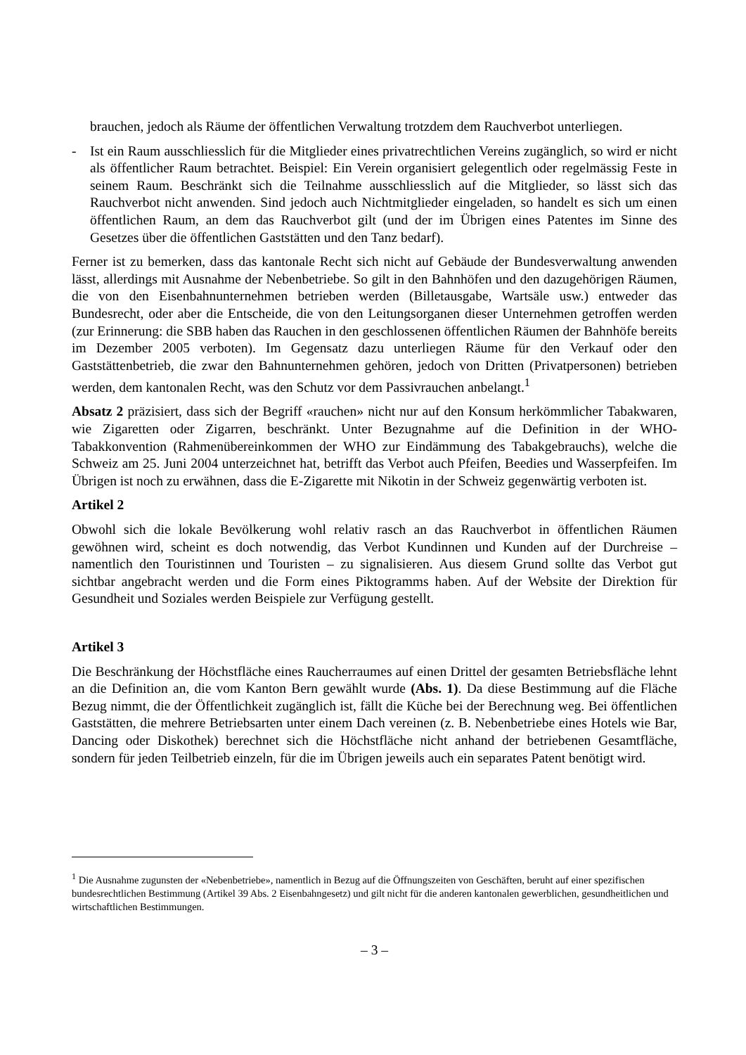brauchen, jedoch als Räume der öffentlichen Verwaltung trotzdem dem Rauchverbot unterliegen.
- Ist ein Raum ausschliesslich für die Mitglieder eines privatrechtlichen Vereins zugänglich, so wird er nicht als öffentlicher Raum betrachtet. Beispiel: Ein Verein organisiert gelegentlich oder regelmässig Feste in seinem Raum. Beschränkt sich die Teilnahme ausschliesslich auf die Mitglieder, so lässt sich das Rauchverbot nicht anwenden. Sind jedoch auch Nichtmitglieder eingeladen, so handelt es sich um einen öffentlichen Raum, an dem das Rauchverbot gilt (und der im Übrigen eines Patentes im Sinne des Gesetzes über die öffentlichen Gaststätten und den Tanz bedarf).
Ferner ist zu bemerken, dass das kantonale Recht sich nicht auf Gebäude der Bundesverwaltung anwenden lässt, allerdings mit Ausnahme der Nebenbetriebe. So gilt in den Bahnhöfen und den dazugehörigen Räumen, die von den Eisenbahnunternehmen betrieben werden (Billetausgabe, Wartsäle usw.) entweder das Bundesrecht, oder aber die Entscheide, die von den Leitungsorganen dieser Unternehmen getroffen werden (zur Erinnerung: die SBB haben das Rauchen in den geschlossenen öffentlichen Räumen der Bahnhöfe bereits im Dezember 2005 verboten). Im Gegensatz dazu unterliegen Räume für den Verkauf oder den Gaststättenbetrieb, die zwar den Bahnunternehmen gehören, jedoch von Dritten (Privatpersonen) betrieben werden, dem kantonalen Recht, was den Schutz vor dem Passivrauchen anbelangt.<sup>1</sup>
Absatz 2 präzisiert, dass sich der Begriff «rauchen» nicht nur auf den Konsum herkömmlicher Tabakwaren, wie Zigaretten oder Zigarren, beschränkt. Unter Bezugnahme auf die Definition in der WHO-Tabakkonvention (Rahmenübereinkommen der WHO zur Eindämmung des Tabakgebrauchs), welche die Schweiz am 25. Juni 2004 unterzeichnet hat, betrifft das Verbot auch Pfeifen, Beedies und Wasserpfeifen. Im Übrigen ist noch zu erwähnen, dass die E-Zigarette mit Nikotin in der Schweiz gegenwärtig verboten ist.
Artikel 2
Obwohl sich die lokale Bevölkerung wohl relativ rasch an das Rauchverbot in öffentlichen Räumen gewöhnen wird, scheint es doch notwendig, das Verbot Kundinnen und Kunden auf der Durchreise – namentlich den Touristinnen und Touristen – zu signalisieren. Aus diesem Grund sollte das Verbot gut sichtbar angebracht werden und die Form eines Piktogramms haben. Auf der Website der Direktion für Gesundheit und Soziales werden Beispiele zur Verfügung gestellt.
Artikel 3
Die Beschränkung der Höchstfläche eines Raucherraumes auf einen Drittel der gesamten Betriebsfläche lehnt an die Definition an, die vom Kanton Bern gewählt wurde (Abs. 1). Da diese Bestimmung auf die Fläche Bezug nimmt, die der Öffentlichkeit zugänglich ist, fällt die Küche bei der Berechnung weg. Bei öffentlichen Gaststätten, die mehrere Betriebsarten unter einem Dach vereinen (z. B. Nebenbetriebe eines Hotels wie Bar, Dancing oder Diskothek) berechnet sich die Höchstfläche nicht anhand der betriebenen Gesamtfläche, sondern für jeden Teilbetrieb einzeln, für die im Übrigen jeweils auch ein separates Patent benötigt wird.
<sup>1</sup> Die Ausnahme zugunsten der «Nebenbetriebe», namentlich in Bezug auf die Öffnungszeiten von Geschäften, beruht auf einer spezifischen bundesrechtlichen Bestimmung (Artikel 39 Abs. 2 Eisenbahngesetz) und gilt nicht für die anderen kantonalen gewerblichen, gesundheitlichen und wirtschaftlichen Bestimmungen.
– 3 –